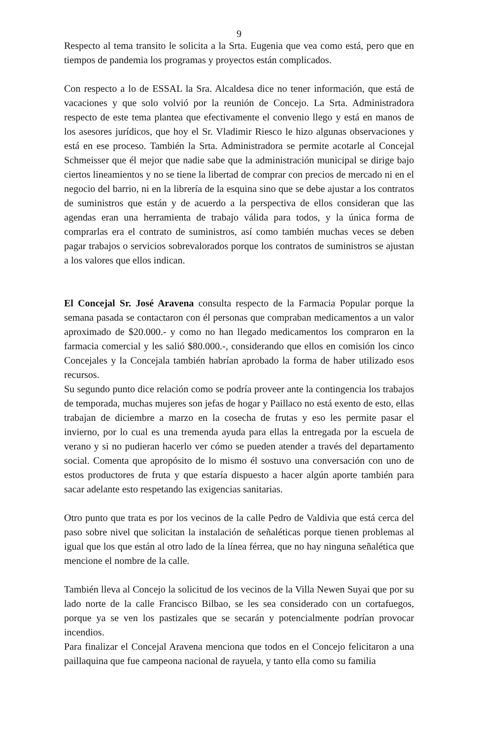9
Respecto al tema transito le solicita a la Srta. Eugenia que vea como está, pero que en tiempos de pandemia los programas y proyectos están complicados.
Con respecto a lo de ESSAL la Sra. Alcaldesa dice no tener información, que está de vacaciones y que solo volvió por la reunión de Concejo. La Srta. Administradora respecto de este tema plantea que efectivamente el convenio llego y está en manos de los asesores jurídicos, que hoy el Sr. Vladimir Riesco le hizo algunas observaciones y está en ese proceso. También la Srta. Administradora se permite acotarle al Concejal Schmeisser que él mejor que nadie sabe que la administración municipal se dirige bajo ciertos lineamientos y no se tiene la libertad de comprar con precios de mercado ni en el negocio del barrio, ni en la librería de la esquina sino que se debe ajustar a los contratos de suministros que están y de acuerdo a la perspectiva de ellos consideran que las agendas eran una herramienta de trabajo válida para todos, y la única forma de comprarlas era el contrato de suministros, así como también muchas veces se deben pagar trabajos o servicios sobrevalorados porque los contratos de suministros se ajustan a los valores que ellos indican.
El Concejal Sr. José Aravena consulta respecto de la Farmacia Popular porque la semana pasada se contactaron con él personas que compraban medicamentos a un valor aproximado de $20.000.- y como no han llegado medicamentos los compraron en la farmacia comercial y les salió $80.000.-, considerando que ellos en comisión los cinco Concejales y la Concejala también habrían aprobado la forma de haber utilizado esos recursos.
Su segundo punto dice relación como se podría proveer ante la contingencia los trabajos de temporada, muchas mujeres son jefas de hogar y Paillaco no está exento de esto, ellas trabajan de diciembre a marzo en la cosecha de frutas y eso les permite pasar el invierno, por lo cual es una tremenda ayuda para ellas la entregada por la escuela de verano y si no pudieran hacerlo ver cómo se pueden atender a través del departamento social. Comenta que apropósito de lo mismo él sostuvo una conversación con uno de estos productores de fruta y que estaría dispuesto a hacer algún aporte también para sacar adelante esto respetando las exigencias sanitarias.
Otro punto que trata es por los vecinos de la calle Pedro de Valdivia que está cerca del paso sobre nivel que solicitan la instalación de señaléticas porque tienen problemas al igual que los que están al otro lado de la línea férrea, que no hay ninguna señalética que mencione el nombre de la calle.
También lleva al Concejo la solicitud de los vecinos de la Villa Newen Suyai que por su lado norte de la calle Francisco Bilbao, se les sea considerado con un cortafuegos, porque ya se ven los pastizales que se secarán y potencialmente podrían provocar incendios.
Para finalizar el Concejal Aravena menciona que todos en el Concejo felicitaron a una paillaquina que fue campeona nacional de rayuela, y tanto ella como su familia